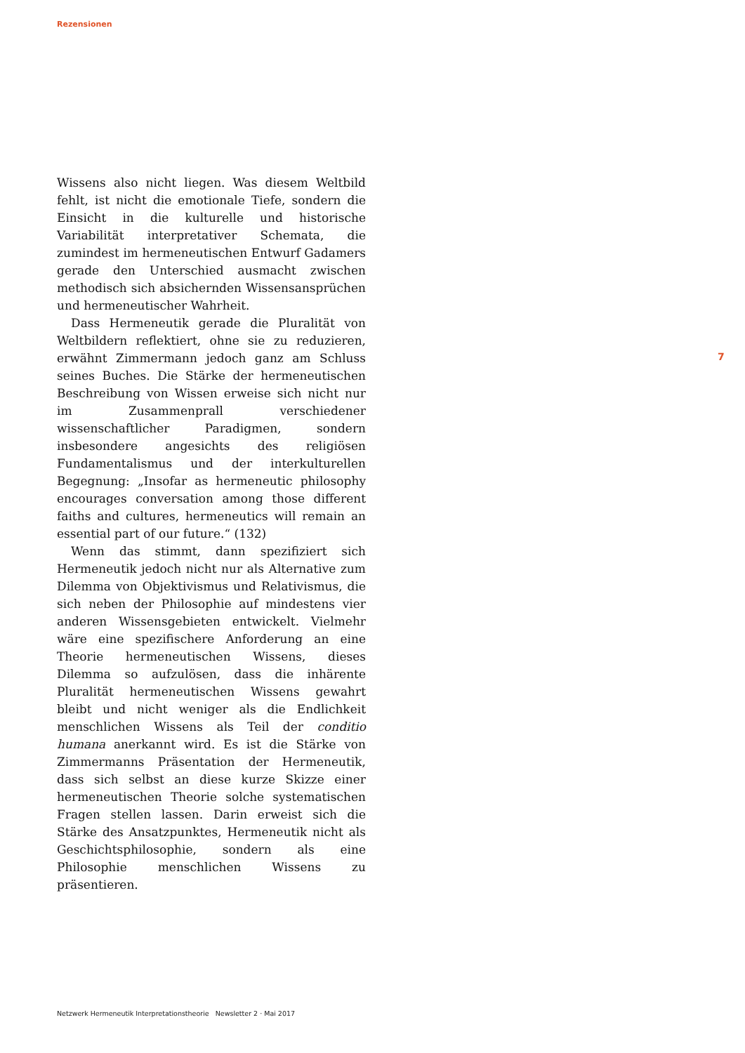Rezensionen
Wissens also nicht liegen. Was diesem Weltbild fehlt, ist nicht die emotionale Tiefe, sondern die Einsicht in die kulturelle und historische Variabilität interpretativer Schemata, die zumindest im hermeneutischen Entwurf Gadamers gerade den Unterschied ausmacht zwischen methodisch sich absichernden Wissensansprüchen und hermeneutischer Wahrheit.
Dass Hermeneutik gerade die Pluralität von Weltbildern reflektiert, ohne sie zu reduzieren, erwähnt Zimmermann jedoch ganz am Schluss seines Buches. Die Stärke der hermeneutischen Beschreibung von Wissen erweise sich nicht nur im Zusammenprall verschiedener wissenschaftlicher Paradigmen, sondern insbesondere angesichts des religiösen Fundamentalismus und der interkulturellen Begegnung: „Insofar as hermeneutic philosophy encourages conversation among those different faiths and cultures, hermeneutics will remain an essential part of our future.“ (132)
Wenn das stimmt, dann spezifiziert sich Hermeneutik jedoch nicht nur als Alternative zum Dilemma von Objektivismus und Relativismus, die sich neben der Philosophie auf mindestens vier anderen Wissensgebieten entwickelt. Vielmehr wäre eine spezifischere Anforderung an eine Theorie hermeneutischen Wissens, dieses Dilemma so aufzulösen, dass die inhärente Pluralität hermeneutischen Wissens gewahrt bleibt und nicht weniger als die Endlichkeit menschlichen Wissens als Teil der conditio humana anerkannt wird. Es ist die Stärke von Zimmermanns Präsentation der Hermeneutik, dass sich selbst an diese kurze Skizze einer hermeneutischen Theorie solche systematischen Fragen stellen lassen. Darin erweist sich die Stärke des Ansatzpunktes, Hermeneutik nicht als Geschichtsphilosophie, sondern als eine Philosophie menschlichen Wissens zu präsentieren.
7
Netzwerk Hermeneutik Interpretationstheorie Newsletter 2 · Mai 2017